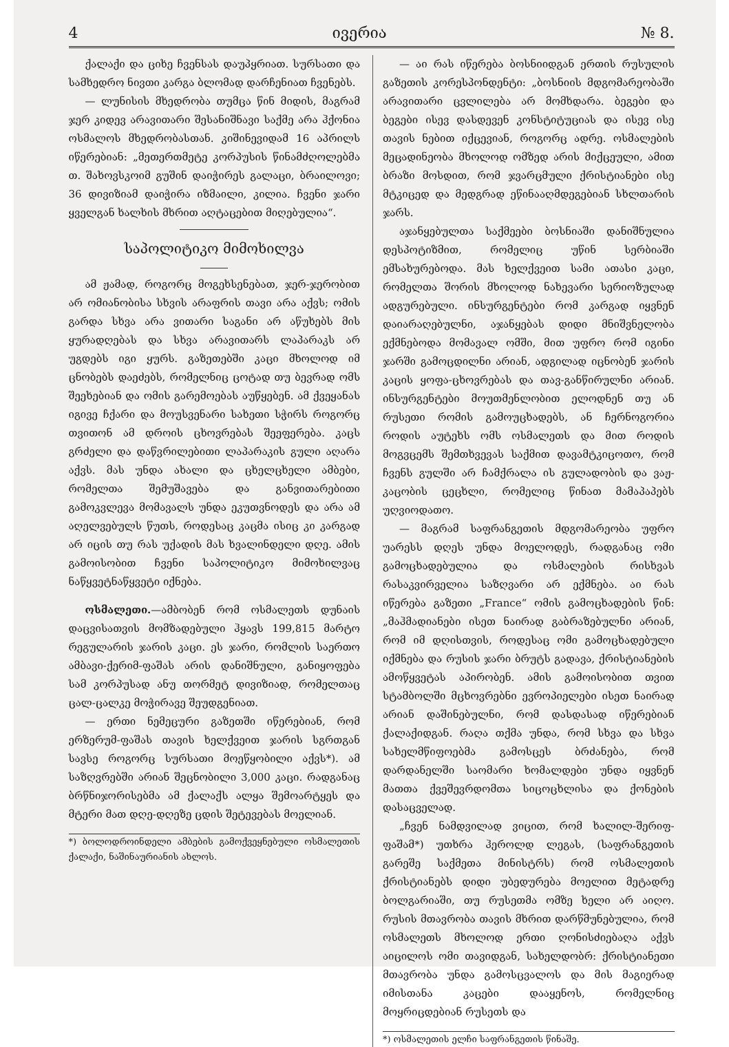4 ივერია № 8.
ქალაქი და ციხე ჩვენსას დაუპყრიათ. სურსათი და სამხედრო ნივთი კარგა ბლომად დარჩენიათ ჩვენებს.
— ლუნისის მხედრობა თუმცა წინ მიდის, მაგრამ ჯერ კიდევ არავითარი შესანიშნავი საქმე არა ჰქონია ოსმალოს მხედრობასთან. კიშინევიდამ 16 აპრილს იწერებიან: „მეთერთმეტე კორპუსის წინამძღოლებმა თ. შახოვსკოიმ გუშინ დაიჭირეს გალაცი, ბრაილოვი; 36 დივიზიამ დაიჭირა იზმაილი, კილია. ჩვენი ჯარი ყველგან ხალხის მხრით აღტაცებით მიღებულია“.
საპოლიტიკო მიმოხილვა
ამ ჟამად, როგორც მოგეხსენებათ, ჯერ-ჯერობით არ ომიანობისა სხვის არაფრის თავი არა აქვს; ომის გარდა სხვა არა ვითარი საგანი არ აწუხებს მის ყურადღებას და სხვა არავითარს ლაპარაკს არ უგდებს იგი ყურს. გაზეთებში კაცი მხოლოდ იმ ცნობებს დაეძებს, რომელნიც ცოტად თუ ბევრად ომს შეეხებიან და ომის გარემოებას აუწყებენ. ამ ქვეყანას იგივე ჩქარი და მოუსვენარი სახეთი სჭირს როგორც თვითონ ამ დროის ცხოვრებას შეეფერება. კაცს გრძელი და დაწვრილებითი ლაპარაკის გული აღარა აქვს. მას უნდა ახალი და ცხელცხელი ამბები, რომელთა შემუშავება და განვითარებითი გამოკვლევა მომავალს უნდა ეკუთვნოდეს და არა ამ აღელვებულს წუთს, როდესაც კაცმა ისიც კი კარგად არ იცის თუ რას უქადის მას ხვალინდელი დღე. ამის გამოისობით ჩვენი საპოლიტიკო მიმოხილვაც ნაწყვეტნაწყვეტი იქნება.
ოსმალეთი.—ამბობენ რომ ოსმალეთს დუნაის დაცვისათვის მომზადებული ჰყავს 199,815 მარტო რეგულარის ჯარის კაცი. ეს ჯარი, რომლის საერთო ამბავი-ქერიმ-ფაშას არის დანიშნული, განიყოფება სამ კორპუსად ანუ თორმეტ დივიზიად, რომელთაც ცალ-ცალკე მოჭირავე შეუდგენიათ.
— ერთი ნემეცური გაზეთში იწერებიან, რომ ერზერუმ-ფაშას თავის ხელქვეით ჯარის სგრთგან სავსე როგორც სურსათი მოეწყობილი აქვს*). ამ საზღვრებში არიან შეცნობილი 3,000 კაცი. რადგანაც ბრწნიჯორისებმა ამ ქალაქს ალყა შემოარტყეს და მტერი მათ დღე-დღეზე ცდის შეტევებას მოელიან.
*) ბოლოდროინდელი ამბების გამოქვეყნებული ოსმალეთის ქალაქი, ნაშინაურიანის ახლოს.
— აი რას იწერება ბოსნიიდგან ერთის რუსულის გაზეთის კორესპონდენტი: „ბოსნიის მდგომარეობაში არავითარი ცვლილება არ მომხდარა. ბეგები და ბეგები ისევ დასდევენ კონსტიტუციას და ისევ ისე თავის ნებით იქცევიან, როგორც ადრე. ოსმალების მეცადინეობა მხოლოდ ომზედ არის მიქცეული, ამით ბრაზი მოსდით, რომ ჯვარცმული ქრისტიანები ისე მტკიცედ და მედგრად ეწინააღმდეგებიან სხლთარის ჯარს.
აჯანყებულთა საქმეები ბოსნიაში დანიშნულია დესპოტიზმით, რომელიც უწინ სერბიაში ემსახურებოდა. მას ხელქვეით სამი ათასი კაცი, რომელთა შორის მხოლოდ ნახევარი სერიოზულად ადგურებული. ინსურგენტები რომ კარგად იყვნენ დაიარაღებულნი, აჯანყებას დიდი მნიშვნელობა ექმნებოდა მომავალ ომში, მით უფრო რომ იგინი ჯარში გამოცდილნი არიან, ადგილად იცნობენ ჯარის კაცის ყოფა-ცხოვრებას და თავ-განწირულნი არიან. ინსურგენტები მოუთმენლობით ელოდნენ თუ ან რუსეთი რომის გამოუცხადებს, ან ჩერნოგორია როდის აუტეხს ომს ოსმალეთს და მით როდის მოგვცემს შემთხვევას საქმით დავამტკიცოთო, რომ ჩვენს გულში არ ჩამქრალა ის გულადობის და ვაჟ-კაცობის ცეცხლი, რომელიც წინათ მამაპაპებს უღვიოდათო.
— მაგრამ საფრანგეთის მდგომარეობა უფრო უარესს დღეს უნდა მოელოდეს, რადგანაც ომი გამოცხადებულია და ოსმალების რისხვას რასაკვირველია საზღვარი არ ექმნება. აი რას იწერება გაზეთი „France“ ომის გამოცხადების წინ: „მაჰმადიანები ისეთ ნაირად გაბრაზებულნი არიან, რომ იმ დღისთვის, როდესაც ომი გამოცხადებული იქმნება და რუსის ჯარი ბრუტს გადავა, ქრისტიანების ამოწყვეტას აპირობენ. ამის გამოისობით თვით სტამბოლში მცხოვრებნი ევროპიელები ისეთ ნაირად არიან დაშინებულნი, რომ დასდასად იწერებიან ქალაქიდგან. რაღა თქმა უნდა, რომ სხვა და სხვა სახელმწიფოებმა გამოსცეს ბრძანება, რომ დარდანელში საომარი ხომალდები უნდა იყვნენ მათთა ქვეშევრდომთა სიცოცხლისა და ქონების დასაცველად.
„ჩვენ ნამდვილად ვიცით, რომ ხალილ-შერიფ-ფაშამ*) უთხრა ჰეროლდ ლეგას, (საფრანგეთის გარეშე საქმეთა მინისტრს) რომ ოსმალეთის ქრისტიანებს დიდი უბედურება მოელით მეტადრე ბოლგარიაში, თუ რუსეთმა ომზე ხელი არ აიღო. რუსის მთავრობა თავის მხრით დარწმუნებულია, რომ ოსმალეთს მხოლოდ ერთი ღონისძიებაღა აქვს აიცილოს ომი თავიდგან, სახელდობრ: ქრისტიანეთი მთავრობა უნდა გამოსცვალოს და მის მაგიერად იმისთანა კაცები დააყენოს, რომელნიც მოყრიცდებიან რუსეთს და
*) ოსმალეთის ელჩი საფრანგეთის წინაშე.